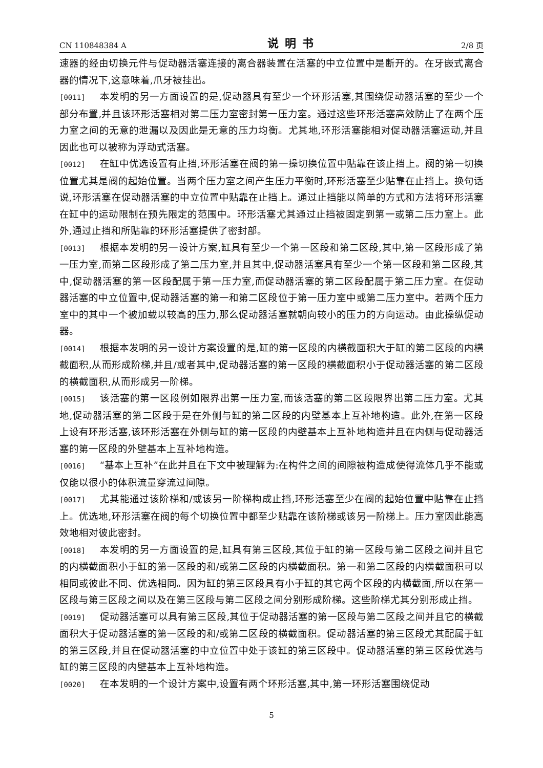CN 110848384 A 说明书 2/8 页
速器的经由切换元件与促动器活塞连接的离合器装置在活塞的中立位置中是断开的。在牙嵌式离合器的情况下,这意味着,爪牙被挂出。
[0011] 本发明的另一方面设置的是,促动器具有至少一个环形活塞,其围绕促动器活塞的至少一个部分布置,并且该环形活塞相对第二压力室密封第一压力室。通过这些环形活塞高效防止了在两个压力室之间的无意的泄漏以及因此是无意的压力均衡。尤其地,环形活塞能相对促动器活塞运动,并且因此也可以被称为浮动式活塞。
[0012] 在缸中优选设置有止挡,环形活塞在阀的第一操切换位置中贴靠在该止挡上。阀的第一切换位置尤其是阀的起始位置。当两个压力室之间产生压力平衡时,环形活塞至少贴靠在止挡上。换句话说,环形活塞在促动器活塞的中立位置中贴靠在止挡上。通过止挡能以简单的方式和方法将环形活塞在缸中的运动限制在预先限定的范围中。环形活塞尤其通过止挡被固定到第一或第二压力室上。此外,通过止挡和所贴靠的环形活塞提供了密封部。
[0013] 根据本发明的另一设计方案,缸具有至少一个第一区段和第二区段,其中,第一区段形成了第一压力室,而第二区段形成了第二压力室,并且其中,促动器活塞具有至少一个第一区段和第二区段,其中,促动器活塞的第一区段配属于第一压力室,而促动器活塞的第二区段配属于第二压力室。在促动器活塞的中立位置中,促动器活塞的第一和第二区段位于第一压力室中或第二压力室中。若两个压力室中的其中一个被加载以较高的压力,那么促动器活塞就朝向较小的压力的方向运动。由此操纵促动器。
[0014] 根据本发明的另一设计方案设置的是,缸的第一区段的内横截面积大于缸的第二区段的内横截面积,从而形成阶梯,并且/或者其中,促动器活塞的第一区段的横截面积小于促动器活塞的第二区段的横截面积,从而形成另一阶梯。
[0015] 该活塞的第一区段例如限界出第一压力室,而该活塞的第二区段限界出第二压力室。尤其地,促动器活塞的第二区段于是在外侧与缸的第二区段的内壁基本上互补地构造。此外,在第一区段上设有环形活塞,该环形活塞在外侧与缸的第一区段的内壁基本上互补地构造并且在内侧与促动器活塞的第一区段的外壁基本上互补地构造。
[0016] “基本上互补”在此并且在下文中被理解为:在构件之间的间隙被构造成使得流体几乎不能或仅能以很小的体积流量穿流过间隙。
[0017] 尤其能通过该阶梯和/或该另一阶梯构成止挡,环形活塞至少在阀的起始位置中贴靠在止挡上。优选地,环形活塞在阀的每个切换位置中都至少贴靠在该阶梯或该另一阶梯上。压力室因此能高效地相对彼此密封。
[0018] 本发明的另一方面设置的是,缸具有第三区段,其位于缸的第一区段与第二区段之间并且它的内横截面积小于缸的第一区段的和/或第二区段的内横截面积。第一和第二区段的内横截面积可以相同或彼此不同、优选相同。因为缸的第三区段具有小于缸的其它两个区段的内横截面,所以在第一区段与第三区段之间以及在第三区段与第二区段之间分别形成阶梯。这些阶梯尤其分别形成止挡。
[0019] 促动器活塞可以具有第三区段,其位于促动器活塞的第一区段与第二区段之间并且它的横截面积大于促动器活塞的第一区段的和/或第二区段的横截面积。促动器活塞的第三区段尤其配属于缸的第三区段,并且在促动器活塞的中立位置中处于该缸的第三区段中。促动器活塞的第三区段优选与缸的第三区段的内壁基本上互补地构造。
[0020] 在本发明的一个设计方案中,设置有两个环形活塞,其中,第一环形活塞围绕促动
5